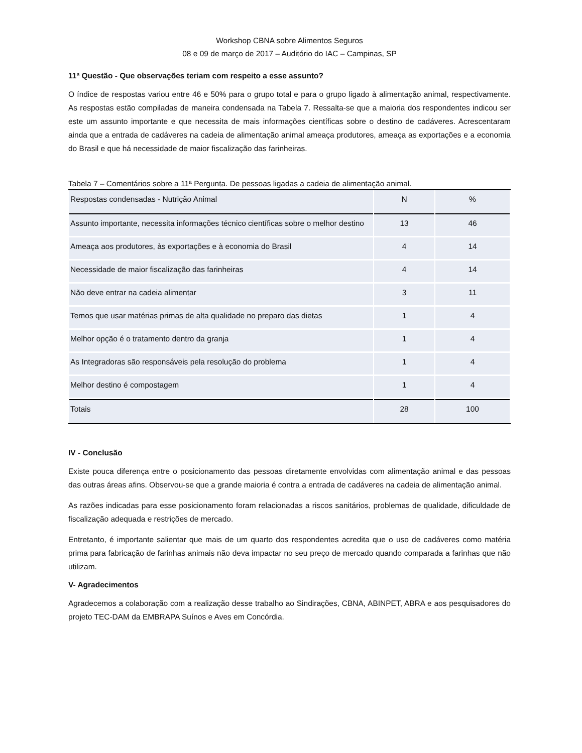Workshop CBNA sobre Alimentos Seguros
08 e 09 de março de 2017 – Auditório do IAC – Campinas, SP
11ª Questão - Que observações teriam com respeito a esse assunto?
O índice de respostas variou entre 46 e 50% para o grupo total e para o grupo ligado à alimentação animal, respectivamente. As respostas estão compiladas de maneira condensada na Tabela 7. Ressalta-se que a maioria dos respondentes indicou ser este um assunto importante e que necessita de mais informações científicas sobre o destino de cadáveres. Acrescentaram ainda que a entrada de cadáveres na cadeia de alimentação animal ameaça produtores, ameaça as exportações e a economia do Brasil e que há necessidade de maior fiscalização das farinheiras.
Tabela 7 – Comentários sobre a 11ª Pergunta. De pessoas ligadas a cadeia de alimentação animal.
| Respostas condensadas - Nutrição Animal | N | % |
| Assunto importante, necessita informações técnico científicas sobre o melhor destino | 13 | 46 |
| Ameaça aos produtores, às exportações e à economia do Brasil | 4 | 14 |
| Necessidade de maior fiscalização das farinheiras | 4 | 14 |
| Não deve entrar na cadeia alimentar | 3 | 11 |
| Temos que usar matérias primas de alta qualidade no preparo das dietas | 1 | 4 |
| Melhor opção é o tratamento dentro da granja | 1 | 4 |
| As Integradoras são responsáveis pela resolução do problema | 1 | 4 |
| Melhor destino é compostagem | 1 | 4 |
| Totais | 28 | 100 |
IV - Conclusão
Existe pouca diferença entre o posicionamento das pessoas diretamente envolvidas com alimentação animal e das pessoas das outras áreas afins. Observou-se que a grande maioria é contra a entrada de cadáveres na cadeia de alimentação animal.
As razões indicadas para esse posicionamento foram relacionadas a riscos sanitários, problemas de qualidade, dificuldade de fiscalização adequada e restrições de mercado.
Entretanto, é importante salientar que mais de um quarto dos respondentes acredita que o uso de cadáveres como matéria prima para fabricação de farinhas animais não deva impactar no seu preço de mercado quando comparada a farinhas que não utilizam.
V- Agradecimentos
Agradecemos a colaboração com a realização desse trabalho ao Sindirações, CBNA, ABINPET, ABRA e aos pesquisadores do projeto TEC-DAM da EMBRAPA Suínos e Aves em Concórdia.